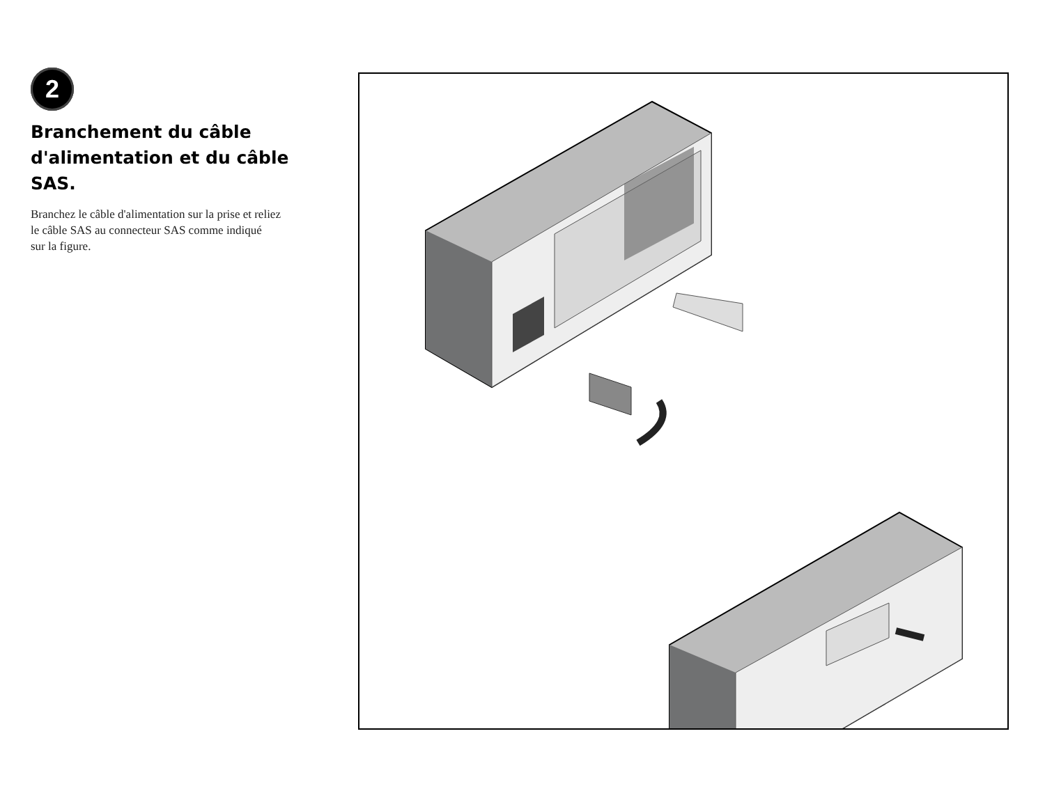2
Branchement du câble d'alimentation et du câble SAS.
Branchez le câble d'alimentation sur la prise et reliez
le câble SAS au connecteur SAS comme indiqué
sur la figure.